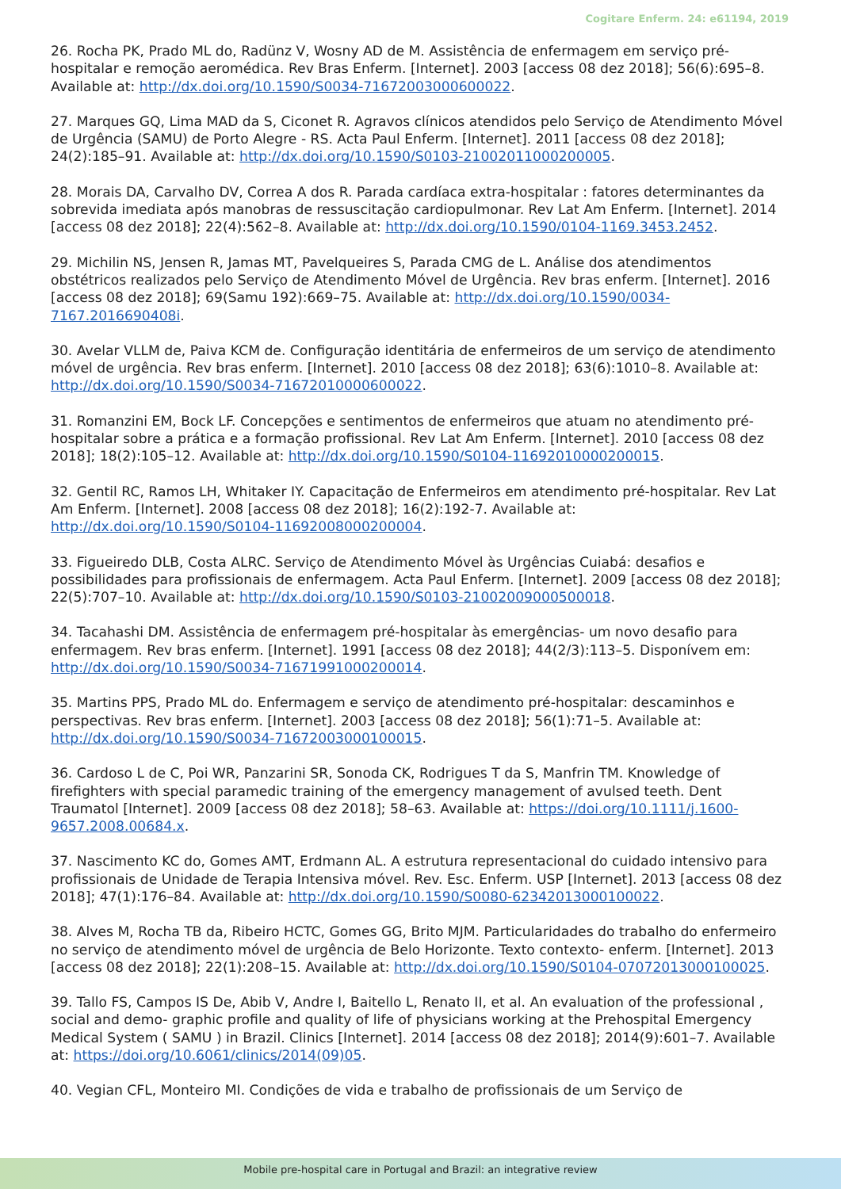Cogitare Enferm. 24: e61194, 2019
26. Rocha PK, Prado ML do, Radünz V, Wosny AD de M. Assistência de enfermagem em serviço pré-hospitalar e remoção aeromédica. Rev Bras Enferm. [Internet]. 2003 [access 08 dez 2018]; 56(6):695–8. Available at: http://dx.doi.org/10.1590/S0034-71672003000600022.
27. Marques GQ, Lima MAD da S, Ciconet R. Agravos clínicos atendidos pelo Serviço de Atendimento Móvel de Urgência (SAMU) de Porto Alegre - RS. Acta Paul Enferm. [Internet]. 2011 [access 08 dez 2018]; 24(2):185–91. Available at: http://dx.doi.org/10.1590/S0103-21002011000200005.
28. Morais DA, Carvalho DV, Correa A dos R. Parada cardíaca extra-hospitalar : fatores determinantes da sobrevida imediata após manobras de ressuscitação cardiopulmonar. Rev Lat Am Enferm. [Internet]. 2014 [access 08 dez 2018]; 22(4):562–8. Available at: http://dx.doi.org/10.1590/0104-1169.3453.2452.
29. Michilin NS, Jensen R, Jamas MT, Pavelqueires S, Parada CMG de L. Análise dos atendimentos obstétricos realizados pelo Serviço de Atendimento Móvel de Urgência. Rev bras enferm. [Internet]. 2016 [access 08 dez 2018]; 69(Samu 192):669–75. Available at: http://dx.doi.org/10.1590/0034-7167.2016690408i.
30. Avelar VLLM de, Paiva KCM de. Configuração identitária de enfermeiros de um serviço de atendimento móvel de urgência. Rev bras enferm. [Internet]. 2010 [access 08 dez 2018]; 63(6):1010–8. Available at: http://dx.doi.org/10.1590/S0034-71672010000600022.
31. Romanzini EM, Bock LF. Concepções e sentimentos de enfermeiros que atuam no atendimento pré-hospitalar sobre a prática e a formação profissional. Rev Lat Am Enferm. [Internet]. 2010 [access 08 dez 2018]; 18(2):105–12. Available at: http://dx.doi.org/10.1590/S0104-11692010000200015.
32. Gentil RC, Ramos LH, Whitaker IY. Capacitação de Enfermeiros em atendimento pré-hospitalar. Rev Lat Am Enferm. [Internet]. 2008 [access 08 dez 2018]; 16(2):192-7. Available at: http://dx.doi.org/10.1590/S0104-11692008000200004.
33. Figueiredo DLB, Costa ALRC. Serviço de Atendimento Móvel às Urgências Cuiabá: desafios e possibilidades para profissionais de enfermagem. Acta Paul Enferm. [Internet]. 2009 [access 08 dez 2018]; 22(5):707–10. Available at: http://dx.doi.org/10.1590/S0103-21002009000500018.
34. Tacahashi DM. Assistência de enfermagem pré-hospitalar às emergências- um novo desafio para enfermagem. Rev bras enferm. [Internet]. 1991 [access 08 dez 2018]; 44(2/3):113–5. Disponívem em: http://dx.doi.org/10.1590/S0034-71671991000200014.
35. Martins PPS, Prado ML do. Enfermagem e serviço de atendimento pré-hospitalar: descaminhos e perspectivas. Rev bras enferm. [Internet]. 2003 [access 08 dez 2018]; 56(1):71–5. Available at: http://dx.doi.org/10.1590/S0034-71672003000100015.
36. Cardoso L de C, Poi WR, Panzarini SR, Sonoda CK, Rodrigues T da S, Manfrin TM. Knowledge of firefighters with special paramedic training of the emergency management of avulsed teeth. Dent Traumatol [Internet]. 2009 [access 08 dez 2018]; 58–63. Available at: https://doi.org/10.1111/j.1600-9657.2008.00684.x.
37. Nascimento KC do, Gomes AMT, Erdmann AL. A estrutura representacional do cuidado intensivo para profissionais de Unidade de Terapia Intensiva móvel. Rev. Esc. Enferm. USP [Internet]. 2013 [access 08 dez 2018]; 47(1):176–84. Available at: http://dx.doi.org/10.1590/S0080-62342013000100022.
38. Alves M, Rocha TB da, Ribeiro HCTC, Gomes GG, Brito MJM. Particularidades do trabalho do enfermeiro no serviço de atendimento móvel de urgência de Belo Horizonte. Texto contexto- enferm. [Internet]. 2013 [access 08 dez 2018]; 22(1):208–15. Available at: http://dx.doi.org/10.1590/S0104-07072013000100025.
39. Tallo FS, Campos IS De, Abib V, Andre I, Baitello L, Renato II, et al. An evaluation of the professional , social and demo- graphic profile and quality of life of physicians working at the Prehospital Emergency Medical System ( SAMU ) in Brazil. Clinics [Internet]. 2014 [access 08 dez 2018]; 2014(9):601–7. Available at: https://doi.org/10.6061/clinics/2014(09)05.
40. Vegian CFL, Monteiro MI. Condições de vida e trabalho de profissionais de um Serviço de
Mobile pre-hospital care in Portugal and Brazil: an integrative review